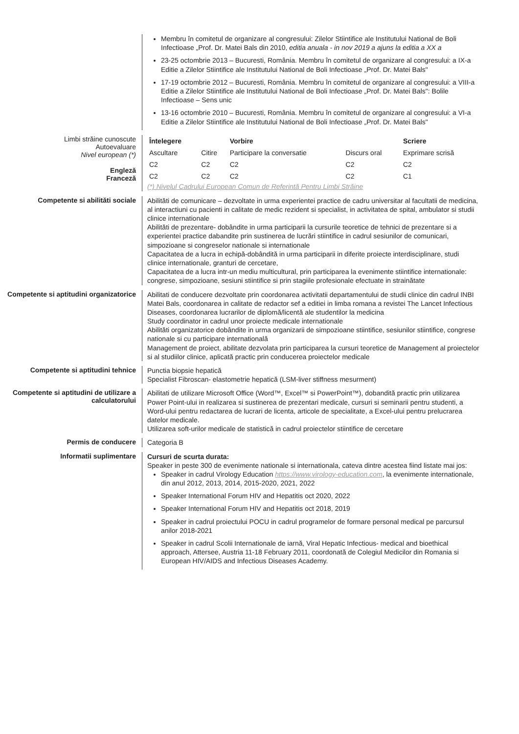Membru în comitetul de organizare al congresului: Zilelor Stiintifice ale Institutului National de Boli Infectioase „Prof. Dr. Matei Bals din 2010, editia anuala - in nov 2019 a ajuns la editia a XX a
23-25 octombrie 2013 – Bucuresti, România. Membru în comitetul de organizare al congresului: a IX-a Editie a Zilelor Stiintifice ale Institutului National de Boli Infectioase „Prof. Dr. Matei Bals"
17-19 octombrie 2012 – Bucuresti, România. Membru în comitetul de organizare al congresului: a VIII-a Editie a Zilelor Stiintifice ale Institutului National de Boli Infectioase „Prof. Dr. Matei Bals": Bolile Infectioase – Sens unic
13-16 octombrie 2010 – Bucuresti, România. Membru în comitetul de organizare al congresului: a VI-a Editie a Zilelor Stiintifice ale Institutului National de Boli Infectioase „Prof. Dr. Matei Bals"
Limbi străine cunoscute
Autoevaluare
Nivel european (*)
Engleză
Franceză
| Întelegere | | Vorbire | | Scriere |
| --- | --- | --- | --- | --- |
| Ascultare | Citire | Participare la conversatie | Discurs oral | Exprimare scrisă |
| C2 | C2 | C2 | C2 | C2 |
| C2 | C2 | C2 | C2 | C1 |
(*) Nivelul Cadrului European Comun de Referintă Pentru Limbi Străine
Competente si abilităti sociale
Abilităti de comunicare – dezvoltate in urma experientei practice de cadru universitar al facultatii de medicina, al interactiuni cu pacienti in calitate de medic rezident si specialist, in activitatea de spital, ambulator si studii clinice internationale
Abilităti de prezentare- dobândite in urma participarii la cursurile teoretice de tehnici de prezentare si a experientei practice dabandite prin sustinerea de lucrări stiintifice in cadrul sesiunilor de comunicari, simpozioane si congreselor nationale si internationale
Capacitatea de a lucra in echipă-dobândită in urma participarii in diferite proiecte interdisciplinare, studi clinice internationale, granturi de cercetare,
Capacitatea de a lucra intr-un mediu multicultural, prin participarea la evenimente stiintifice internationale: congrese, simpozioane, sesiuni stiintifice si prin stagiile profesionale efectuate in strainătate
Competente si aptitudini organizatorice
Abilitati de conducere dezvoltate prin coordonarea activitatii departamentului de studii clinice din cadrul INBI Matei Bals, coordonarea in calitate de redactor sef a editiei in limba romana a revistei The Lancet Infectious Diseases, coordonarea lucrarilor de diplomă/licentă ale studentilor la medicina
Study coordinator in cadrul unor proiecte medicale internationale
Abilităti organizatorice dobândite in urma organizarii de simpozioane stiintifice, sesiunilor stiintifice, congrese nationale si cu participare internatională
Management de proiect, abilitate dezvolata prin participarea la cursuri teoretice de Management al proiectelor si al studiilor clinice, aplicată practic prin conducerea proiectelor medicale
Competente si aptitudini tehnice
Punctia biopsie hepatică
Specialist Fibroscan- elastometrie hepatică (LSM-liver stiffness mesurment)
Competente si aptitudini de utilizare a calculatorului
Abilitati de utilizare Microsoft Office (Word™, Excel™ si PowerPoint™), dobandită practic prin utilizarea Power Point-ului in realizarea si sustinerea de prezentari medicale, cursuri si seminarii pentru studenti, a Word-ului pentru redactarea de lucrari de licenta, articole de specialitate, a Excel-ului pentru prelucrarea datelor medicale.
Utilizarea soft-urilor medicale de statistică in cadrul proiectelor stiintifice de cercetare
Permis de conducere
Categoria B
Informatii suplimentare
Cursuri de scurta durata:
Speaker in peste 300 de evenimente nationale si internationala, cateva dintre acestea fiind listate mai jos:
Speaker in cadrul Virology Education https://www.virology-education.com, la evenimente internationale, din anul 2012, 2013, 2014, 2015-2020, 2021, 2022
Speaker International Forum HIV and Hepatitis oct 2020, 2022
Speaker International Forum HIV and Hepatitis oct 2018, 2019
Speaker in cadrul proiectului POCU in cadrul programelor de formare personal medical pe parcursul anilor 2018-2021
Speaker in cadrul Scolii Internationale de iarnă, Viral Hepatic Infectious- medical and bioethical approach, Attersee, Austria 11-18 February 2011, coordonată de Colegiul Medicilor din Romania si European HIV/AIDS and Infectious Diseases Academy.